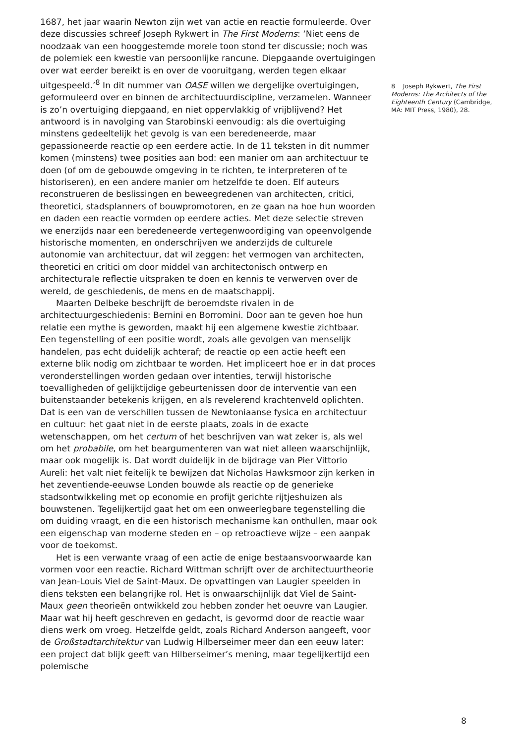1687, het jaar waarin Newton zijn wet van actie en reactie formuleerde. Over deze discussies schreef Joseph Rykwert in The First Moderns: ‘Niet eens de noodzaak van een hooggestemde morele toon stond ter discussie; noch was de polemiek een kwestie van persoonlijke rancune. Diepgaande overtuigingen over wat eerder bereikt is en over de vooruitgang, werden tegen elkaar uitgespeeld.’<sup>8</sup> In dit nummer van OASE willen we dergelijke overtuigingen, geformuleerd over en binnen de architectuurdiscipline, verzamelen. Wanneer is zo’n overtuiging diepgaand, en niet oppervlakkig of vrijblijvend? Het antwoord is in navolging van Starobinski eenvoudig: als die overtuiging minstens gedeeltelijk het gevolg is van een beredeneerde, maar gepassioneerde reactie op een eerdere actie. In de 11 teksten in dit nummer komen (minstens) twee posities aan bod: een manier om aan architectuur te doen (of om de gebouwde omgeving in te richten, te interpreteren of te historiseren), en een andere manier om hetzelfde te doen. Elf auteurs reconstrueren de beslissingen en beweegredenen van architecten, critici, theoretici, stadsplanners of bouwpromotoren, en ze gaan na hoe hun woorden en daden een reactie vormden op eerdere acties. Met deze selectie streven we enerzijds naar een beredeneerde vertegenwoordiging van opeenvolgende historische momenten, en onderschrijven we anderzijds de culturele autonomie van architectuur, dat wil zeggen: het vermogen van architecten, theoretici en critici om door middel van architectonisch ontwerp en architecturale reflectie uitspraken te doen en kennis te verwerven over de wereld, de geschiedenis, de mens en de maatschappij.
Maarten Delbeke beschrijft de beroemdste rivalen in de architectuurgeschiedenis: Bernini en Borromini. Door aan te geven hoe hun relatie een mythe is geworden, maakt hij een algemene kwestie zichtbaar. Een tegenstelling of een positie wordt, zoals alle gevolgen van menselijk handelen, pas echt duidelijk achteraf; de reactie op een actie heeft een externe blik nodig om zichtbaar te worden. Het impliceert hoe er in dat proces veronderstellingen worden gedaan over intenties, terwijl historische toevalligheden of gelijktijdige gebeurtenissen door de interventie van een buitenstaander betekenis krijgen, en als revelerend krachtenveld oplichten. Dat is een van de verschillen tussen de Newtoniaanse fysica en architectuur en cultuur: het gaat niet in de eerste plaats, zoals in de exacte wetenschappen, om het certum of het beschrijven van wat zeker is, als wel om het probabile, om het beargumenteren van wat niet alleen waarschijnlijk, maar ook mogelijk is. Dat wordt duidelijk in de bijdrage van Pier Vittorio Aureli: het valt niet feitelijk te bewijzen dat Nicholas Hawksmoor zijn kerken in het zeventiende-eeuwse Londen bouwde als reactie op de generieke stadsontwikkeling met op economie en profijt gerichte rijtjeshuizen als bouwstenen. Tegelijkertijd gaat het om een onweerlegbare tegenstelling die om duiding vraagt, en die een historisch mechanisme kan onthullen, maar ook een eigenschap van moderne steden en – op retroactieve wijze – een aanpak voor de toekomst.
Het is een verwante vraag of een actie de enige bestaansvoorwaarde kan vormen voor een reactie. Richard Wittman schrijft over de architectuurtheorie van Jean-Louis Viel de Saint-Maux. De opvattingen van Laugier speelden in diens teksten een belangrijke rol. Het is onwaarschijnlijk dat Viel de Saint-Maux geen theorieën ontwikkeld zou hebben zonder het oeuvre van Laugier. Maar wat hij heeft geschreven en gedacht, is gevormd door de reactie waar diens werk om vroeg. Hetzelfde geldt, zoals Richard Anderson aangeeft, voor de Großstadtarchitektur van Ludwig Hilberseimer meer dan een eeuw later: een project dat blijk geeft van Hilberseimer’s mening, maar tegelijkertijd een polemische
8 Joseph Rykwert, The First Moderns: The Architects of the Eighteenth Century (Cambridge, MA: MIT Press, 1980), 28.
8